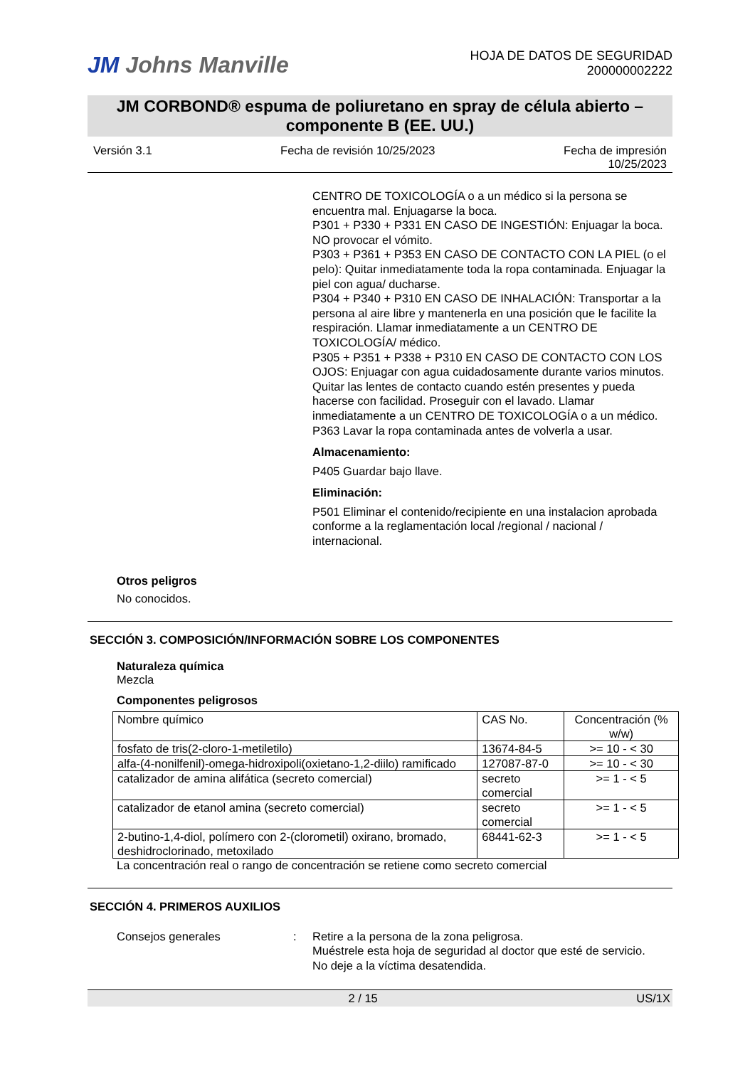JM Johns Manville
HOJA DE DATOS DE SEGURIDAD
200000002222
JM CORBOND® espuma de poliuretano en spray de célula abierto – componente B (EE. UU.)
Versión 3.1 Fecha de revisión 10/25/2023 Fecha de impresión
10/25/2023
CENTRO DE TOXICOLOGÍA o a un médico si la persona se encuentra mal. Enjuagarse la boca.
P301 + P330 + P331 EN CASO DE INGESTIÓN: Enjuagar la boca. NO provocar el vómito.
P303 + P361 + P353 EN CASO DE CONTACTO CON LA PIEL (o el pelo): Quitar inmediatamente toda la ropa contaminada. Enjuagar la piel con agua/ ducharse.
P304 + P340 + P310 EN CASO DE INHALACIÓN: Transportar a la persona al aire libre y mantenerla en una posición que le facilite la respiración. Llamar inmediatamente a un CENTRO DE TOXICOLOGÍA/ médico.
P305 + P351 + P338 + P310 EN CASO DE CONTACTO CON LOS OJOS: Enjuagar con agua cuidadosamente durante varios minutos. Quitar las lentes de contacto cuando estén presentes y pueda hacerse con facilidad. Proseguir con el lavado. Llamar inmediatamente a un CENTRO DE TOXICOLOGÍA o a un médico.
P363 Lavar la ropa contaminada antes de volverla a usar.
Almacenamiento:
P405 Guardar bajo llave.
Eliminación:
P501 Eliminar el contenido/recipiente en una instalacion aprobada conforme a la reglamentación local /regional / nacional / internacional.
Otros peligros
No conocidos.
SECCIÓN 3. COMPOSICIÓN/INFORMACIÓN SOBRE LOS COMPONENTES
Naturaleza química
Mezcla
Componentes peligrosos
| Nombre químico | CAS No. | Concentración (% w/w) |
| --- | --- | --- |
| fosfato de tris(2-cloro-1-metiletilo) | 13674-84-5 | >= 10 - < 30 |
| alfa-(4-nonilfenil)-omega-hidroxipoli(oxietano-1,2-diilo) ramificado | 127087-87-0 | >= 10 - < 30 |
| catalizador de amina alifática (secreto comercial) | secreto comercial | >= 1 - < 5 |
| catalizador de etanol amina (secreto comercial) | secreto comercial | >= 1 - < 5 |
| 2-butino-1,4-diol, polímero con 2-(clorometil) oxirano, bromado, deshidroclorinado, metoxilado | 68441-62-3 | >= 1 - < 5 |
La concentración real o rango de concentración se retiene como secreto comercial
SECCIÓN 4. PRIMEROS AUXILIOS
Consejos generales: Retire a la persona de la zona peligrosa.
Muéstrele esta hoja de seguridad al doctor que esté de servicio.
No deje a la víctima desatendida.
2 / 15 US/1X